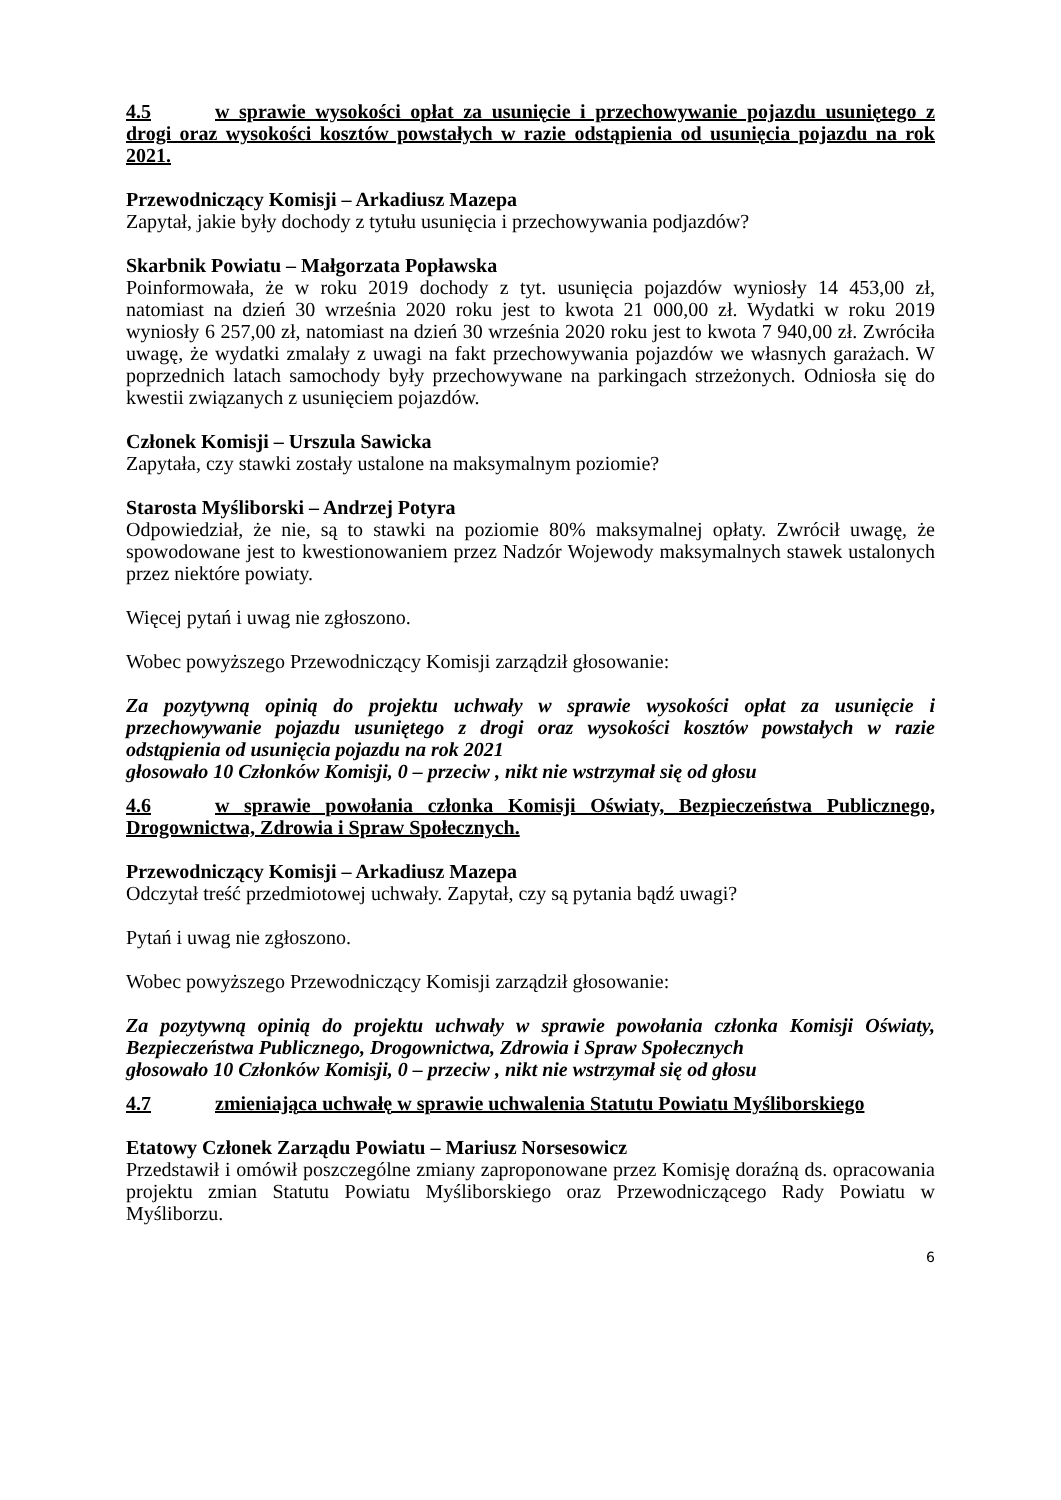4.5 w sprawie wysokości opłat za usunięcie i przechowywanie pojazdu usuniętego z drogi oraz wysokości kosztów powstałych w razie odstąpienia od usunięcia pojazdu na rok 2021.
Przewodniczący Komisji – Arkadiusz Mazepa
Zapytał, jakie były dochody z tytułu usunięcia i przechowywania podjazdów?
Skarbnik Powiatu – Małgorzata Popławska
Poinformowała, że w roku 2019 dochody z tyt. usunięcia pojazdów wyniosły 14 453,00 zł, natomiast na dzień 30 września 2020 roku jest to kwota 21 000,00 zł. Wydatki w roku 2019 wyniosły 6 257,00 zł, natomiast na dzień 30 września 2020 roku jest to kwota 7 940,00 zł. Zwróciła uwagę, że wydatki zmalały z uwagi na fakt przechowywania pojazdów we własnych garażach. W poprzednich latach samochody były przechowywane na parkingach strzeżonych. Odniosła się do kwestii związanych z usunięciem pojazdów.
Członek Komisji – Urszula Sawicka
Zapytała, czy stawki zostały ustalone na maksymalnym poziomie?
Starosta Myśliborski – Andrzej Potyra
Odpowiedział, że nie, są to stawki na poziomie 80% maksymalnej opłaty. Zwrócił uwagę, że spowodowane jest to kwestionowaniem przez Nadzór Wojewody maksymalnych stawek ustalonych przez niektóre powiaty.
Więcej pytań i uwag nie zgłoszono.
Wobec powyższego Przewodniczący Komisji zarządził głosowanie:
Za pozytywną opinią do projektu uchwały w sprawie wysokości opłat za usunięcie i przechowywanie pojazdu usuniętego z drogi oraz wysokości kosztów powstałych w razie odstąpienia od usunięcia pojazdu na rok 2021
głosowało 10 Członków Komisji, 0 – przeciw , nikt nie wstrzymał się od głosu
4.6 w sprawie powołania członka Komisji Oświaty, Bezpieczeństwa Publicznego, Drogownictwa, Zdrowia i Spraw Społecznych.
Przewodniczący Komisji – Arkadiusz Mazepa
Odczytał treść przedmiotowej uchwały. Zapytał, czy są pytania bądź uwagi?
Pytań i uwag nie zgłoszono.
Wobec powyższego Przewodniczący Komisji zarządził głosowanie:
Za pozytywną opinią do projektu uchwały w sprawie powołania członka Komisji Oświaty, Bezpieczeństwa Publicznego, Drogownictwa, Zdrowia i Spraw Społecznych
głosowało 10 Członków Komisji, 0 – przeciw , nikt nie wstrzymał się od głosu
4.7 zmieniająca uchwałę w sprawie uchwalenia Statutu Powiatu Myśliborskiego
Etatowy Członek Zarządu Powiatu – Mariusz Norsesowicz
Przedstawił i omówił poszczególne zmiany zaproponowane przez Komisję doraźną ds. opracowania projektu zmian Statutu Powiatu Myśliborskiego oraz Przewodniczącego Rady Powiatu w Myśliborzu.
6